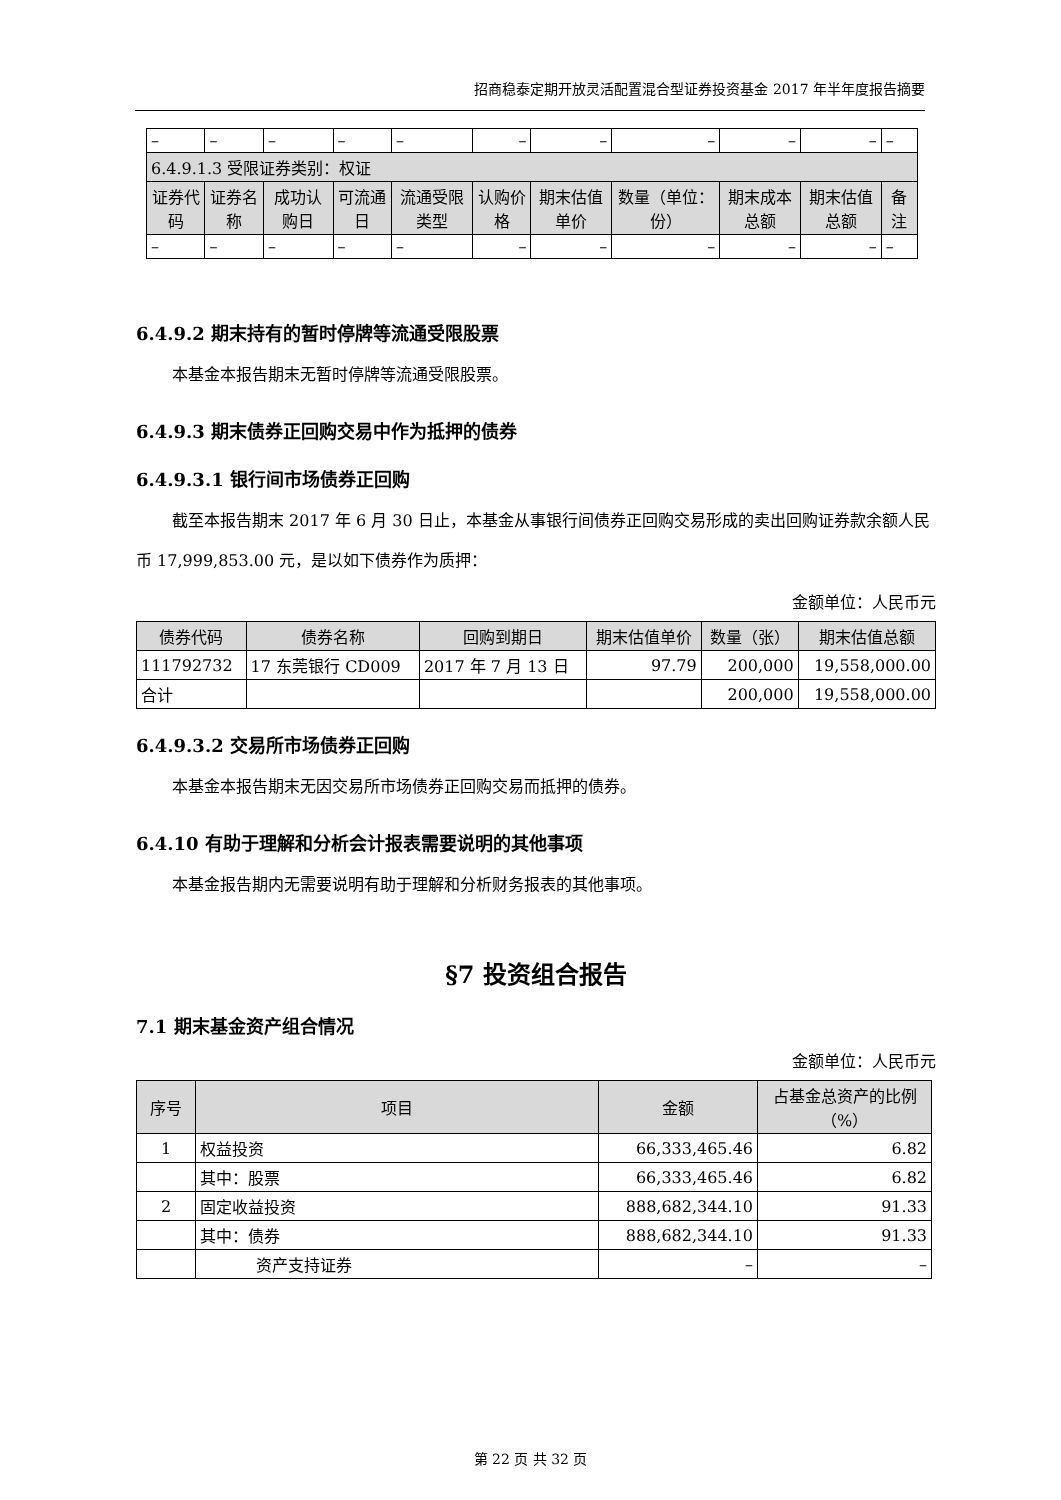招商稳泰定期开放灵活配置混合型证券投资基金 2017 年半年度报告摘要
| – | – | – | – | – | – | – | – | – | – | – |
| 6.4.9.1.3 受限证券类别：权证 | | | | | | | | | | |
| 证券代码 | 证券名称 | 成功认购日 | 可流通日 | 流通受限类型 | 认购价格 | 期末估值单价 | 数量（单位：份） | 期末成本总额 | 期末估值总额 | 备注 |
| – | – | – | – | – | – | – | – | – | – | – |
6.4.9.2 期末持有的暂时停牌等流通受限股票
本基金本报告期末无暂时停牌等流通受限股票。
6.4.9.3 期末债券正回购交易中作为抵押的债券
6.4.9.3.1 银行间市场债券正回购
截至本报告期末 2017 年 6 月 30 日止，本基金从事银行间债券正回购交易形成的卖出回购证券款余额人民币 17,999,853.00 元，是以如下债券作为质押：
金额单位：人民币元
| 债券代码 | 债券名称 | 回购到期日 | 期末估值单价 | 数量（张） | 期末估值总额 |
| --- | --- | --- | --- | --- | --- |
| 111792732 | 17 东莞银行 CD009 | 2017 年 7 月 13 日 | 97.79 | 200,000 | 19,558,000.00 |
| 合计 | | | | 200,000 | 19,558,000.00 |
6.4.9.3.2 交易所市场债券正回购
本基金本报告期末无因交易所市场债券正回购交易而抵押的债券。
6.4.10 有助于理解和分析会计报表需要说明的其他事项
本基金报告期内无需要说明有助于理解和分析财务报表的其他事项。
§7 投资组合报告
7.1 期末基金资产组合情况
金额单位：人民币元
| 序号 | 项目 | 金额 | 占基金总资产的比例（%） |
| --- | --- | --- | --- |
| 1 | 权益投资 | 66,333,465.46 | 6.82 |
| | 其中：股票 | 66,333,465.46 | 6.82 |
| 2 | 固定收益投资 | 888,682,344.10 | 91.33 |
| | 其中：债券 | 888,682,344.10 | 91.33 |
| | 资产支持证券 | – | – |
第 22 页 共 32 页